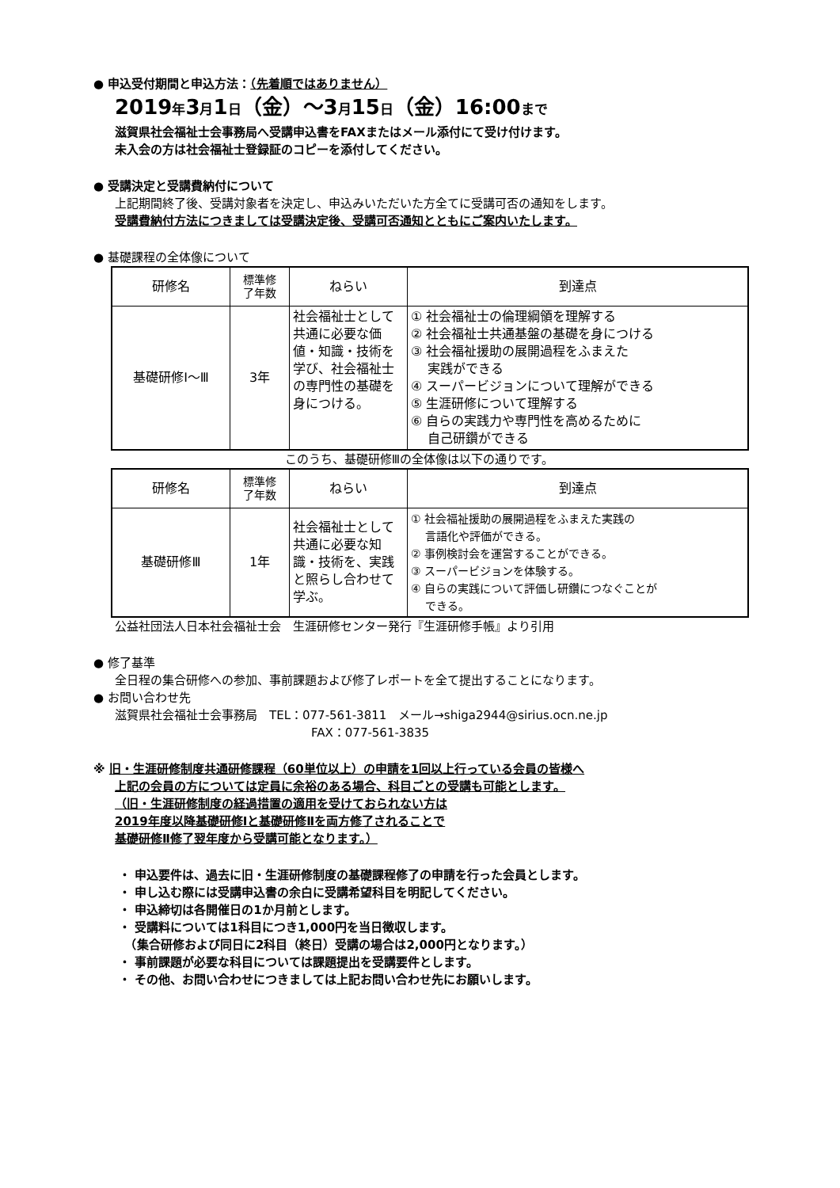● 申込受付期間と申込方法：（先着順ではありません）
2019年3月1日（金）～3月15日（金）16:00まで
滋賀県社会福祉士会事務局へ受講申込書をFAXまたはメール添付にて受け付けます。
未入会の方は社会福祉士登録証のコピーを添付してください。
● 受講決定と受講費納付について
上記期間終了後、受講対象者を決定し、申込みいただいた方全てに受講可否の通知をします。
受講費納付方法につきましては受講決定後、受講可否通知とともにご案内いたします。
● 基礎課程の全体像について
| 研修名 | 標準修 了年数 | ねらい | 到達点 |
| --- | --- | --- | --- |
| 基礎研修Ⅰ～Ⅲ | 3年 | 社会福祉士として共通に必要な価値・知識・技術を学び、社会福祉士の専門性の基礎を身につける。 | ① 社会福祉士の倫理綱領を理解する ② 社会福祉士共通基盤の基礎を身につける ③ 社会福祉援助の展開過程をふまえた 実践ができる ④ スーパービジョンについて理解ができる ⑤ 生涯研修について理解する ⑥ 自らの実践力や専門性を高めるために 自己研鑽ができる |
このうち、基礎研修Ⅲの全体像は以下の通りです。
| 研修名 | 標準修 了年数 | ねらい | 到達点 |
| --- | --- | --- | --- |
| 基礎研修Ⅲ | 1年 | 社会福祉士として共通に必要な知識・技術を、実践と照らし合わせて学ぶ。 | ① 社会福祉援助の展開過程をふまえた実践の 言語化や評価ができる。 ② 事例検討会を運営することができる。 ③ スーパービジョンを体験する。 ④ 自らの実践について評価し研鑽につなぐことが できる。 |
公益社団法人日本社会福祉士会　生涯研修センター発行『生涯研修手帳』より引用
● 修了基準
全日程の集合研修への参加、事前課題および修了レポートを全て提出することになります。
● お問い合わせ先
滋賀県社会福祉士会事務局　TEL：077-561-3811　メール→shiga2944@sirius.ocn.ne.jp
FAX：077-561-3835
※ 旧・生涯研修制度共通研修課程（60単位以上）の申請を1回以上行っている会員の皆様へ
上記の会員の方については定員に余裕のある場合、科目ごとの受講も可能とします。
（旧・生涯研修制度の経過措置の適用を受けておられない方は
2019年度以降基礎研修Ⅰと基礎研修Ⅱを両方修了されることで
基礎研修Ⅱ修了翌年度から受講可能となります。）
・ 申込要件は、過去に旧・生涯研修制度の基礎課程修了の申請を行った会員とします。
・ 申し込む際には受講申込書の余白に受講希望科目を明記してください。
・ 申込締切は各開催日の1か月前とします。
・ 受講料については1科目につき1,000円を当日徴収します。
　（集合研修および同日に2科目（終日）受講の場合は2,000円となります。）
・ 事前課題が必要な科目については課題提出を受講要件とします。
・ その他、お問い合わせにつきましては上記お問い合わせ先にお願いします。